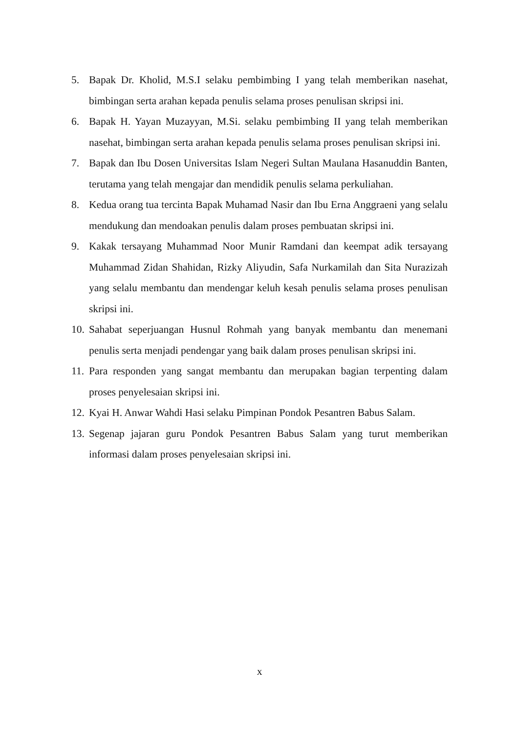5. Bapak Dr. Kholid, M.S.I selaku pembimbing I yang telah memberikan nasehat, bimbingan serta arahan kepada penulis selama proses penulisan skripsi ini.
6. Bapak H. Yayan Muzayyan, M.Si. selaku pembimbing II yang telah memberikan nasehat, bimbingan serta arahan kepada penulis selama proses penulisan skripsi ini.
7. Bapak dan Ibu Dosen Universitas Islam Negeri Sultan Maulana Hasanuddin Banten, terutama yang telah mengajar dan mendidik penulis selama perkuliahan.
8. Kedua orang tua tercinta Bapak Muhamad Nasir dan Ibu Erna Anggraeni yang selalu mendukung dan mendoakan penulis dalam proses pembuatan skripsi ini.
9. Kakak tersayang Muhammad Noor Munir Ramdani dan keempat adik tersayang Muhammad Zidan Shahidan, Rizky Aliyudin, Safa Nurkamilah dan Sita Nurazizah yang selalu membantu dan mendengar keluh kesah penulis selama proses penulisan skripsi ini.
10. Sahabat seperjuangan Husnul Rohmah yang banyak membantu dan menemani penulis serta menjadi pendengar yang baik dalam proses penulisan skripsi ini.
11. Para responden yang sangat membantu dan merupakan bagian terpenting dalam proses penyelesaian skripsi ini.
12. Kyai H. Anwar Wahdi Hasi selaku Pimpinan Pondok Pesantren Babus Salam.
13. Segenap jajaran guru Pondok Pesantren Babus Salam yang turut memberikan informasi dalam proses penyelesaian skripsi ini.
x